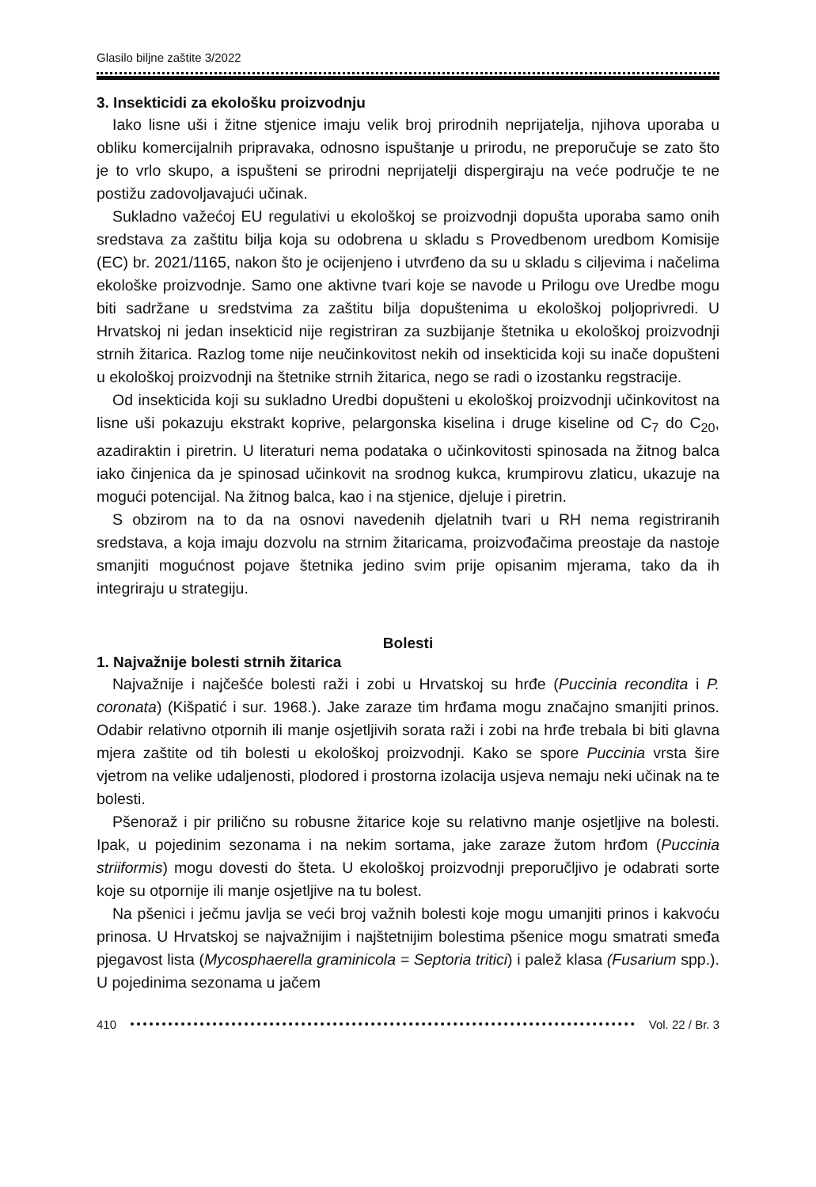Glasilo biljne zaštite 3/2022
3. Insekticidi za ekološku proizvodnju
Iako lisne uši i žitne stjenice imaju velik broj prirodnih neprijatelja, njihova uporaba u obliku komercijalnih pripravaka, odnosno ispuštanje u prirodu, ne preporučuje se zato što je to vrlo skupo, a ispušteni se prirodni neprijatelji dispergiraju na veće područje te ne postižu zadovoljavajući učinak.
Sukladno važećoj EU regulativi u ekološkoj se proizvodnji dopušta uporaba samo onih sredstava za zaštitu bilja koja su odobrena u skladu s Provedbenom uredbom Komisije (EC) br. 2021/1165, nakon što je ocijenjeno i utvrđeno da su u skladu s ciljevima i načelima ekološke proizvodnje. Samo one aktivne tvari koje se navode u Prilogu ove Uredbe mogu biti sadržane u sredstvima za zaštitu bilja dopuštenima u ekološkoj poljoprivredi. U Hrvatskoj ni jedan insekticid nije registriran za suzbijanje štetnika u ekološkoj proizvodnji strnih žitarica. Razlog tome nije neučinkovitost nekih od insekticida koji su inače dopušteni u ekološkoj proizvodnji na štetnike strnih žitarica, nego se radi o izostanku regstracije.
Od insekticida koji su sukladno Uredbi dopušteni u ekološkoj proizvodnji učinkovitost na lisne uši pokazuju ekstrakt koprive, pelargonska kiselina i druge kiseline od C<sub>7</sub> do C<sub>20</sub>, azadiraktin i piretrin. U literaturi nema podataka o učinkovitosti spinosada na žitnog balca iako činjenica da je spinosad učinkovit na srodnog kukca, krumpirovu zlaticu, ukazuje na mogući potencijal. Na žitnog balca, kao i na stjenice, djeluje i piretrin.
S obzirom na to da na osnovi navedenih djelatnih tvari u RH nema registriranih sredstava, a koja imaju dozvolu na strnim žitaricama, proizvođačima preostaje da nastoje smanjiti mogućnost pojave štetnika jedino svim prije opisanim mjerama, tako da ih integriraju u strategiju.
Bolesti
1. Najvažnije bolesti strnih žitarica
Najvažnije i najčešće bolesti raži i zobi u Hrvatskoj su hrđe (Puccinia recondita i P. coronata) (Kišpatić i sur. 1968.). Jake zaraze tim hrđama mogu značajno smanjiti prinos. Odabir relativno otpornih ili manje osjetljivih sorata raži i zobi na hrđe trebala bi biti glavna mjera zaštite od tih bolesti u ekološkoj proizvodnji. Kako se spore Puccinia vrsta šire vjetrom na velike udaljenosti, plodored i prostorna izolacija usjeva nemaju neki učinak na te bolesti.
Pšenoraž i pir prilično su robusne žitarice koje su relativno manje osjetljive na bolesti. Ipak, u pojedinim sezonama i na nekim sortama, jake zaraze žutom hrđom (Puccinia striiformis) mogu dovesti do šteta. U ekološkoj proizvodnji preporučljivo je odabrati sorte koje su otpornije ili manje osjetljive na tu bolest.
Na pšenici i ječmu javlja se veći broj važnih bolesti koje mogu umanjiti prinos i kakvoću prinosa. U Hrvatskoj se najvažnijim i najštetnijim bolestima pšenice mogu smatrati smeđa pjegavost lista (Mycosphaerella graminicola = Septoria tritici) i palež klasa (Fusarium spp.). U pojedinima sezonama u jačem
410 Vol. 22 / Br. 3